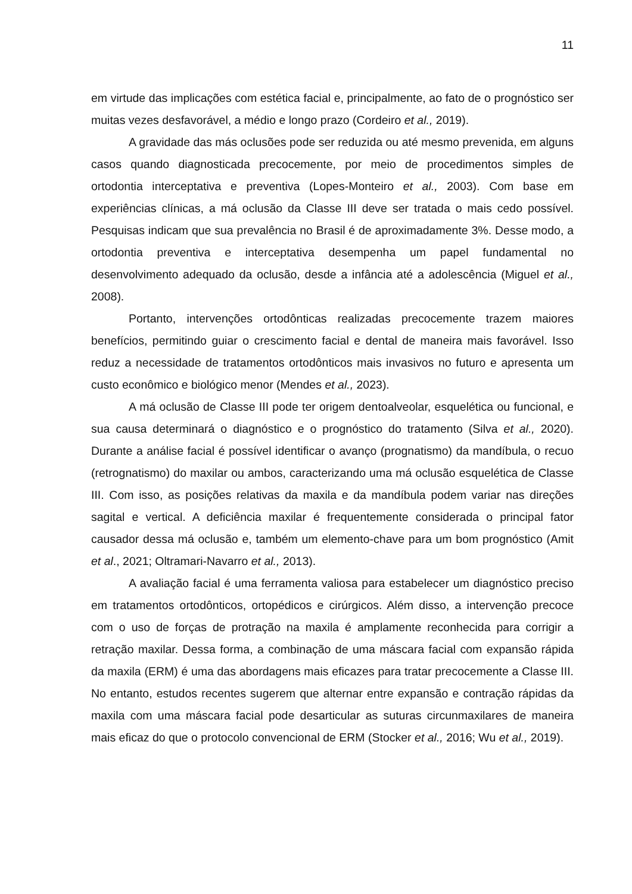11
em virtude das implicações com estética facial e, principalmente, ao fato de o prognóstico ser muitas vezes desfavorável, a médio e longo prazo (Cordeiro et al., 2019).
A gravidade das más oclusões pode ser reduzida ou até mesmo prevenida, em alguns casos quando diagnosticada precocemente, por meio de procedimentos simples de ortodontia interceptativa e preventiva (Lopes-Monteiro et al., 2003). Com base em experiências clínicas, a má oclusão da Classe III deve ser tratada o mais cedo possível. Pesquisas indicam que sua prevalência no Brasil é de aproximadamente 3%. Desse modo, a ortodontia preventiva e interceptativa desempenha um papel fundamental no desenvolvimento adequado da oclusão, desde a infância até a adolescência (Miguel et al., 2008).
Portanto, intervenções ortodônticas realizadas precocemente trazem maiores benefícios, permitindo guiar o crescimento facial e dental de maneira mais favorável. Isso reduz a necessidade de tratamentos ortodônticos mais invasivos no futuro e apresenta um custo econômico e biológico menor (Mendes et al., 2023).
A má oclusão de Classe III pode ter origem dentoalveolar, esquelética ou funcional, e sua causa determinará o diagnóstico e o prognóstico do tratamento (Silva et al., 2020). Durante a análise facial é possível identificar o avanço (prognatismo) da mandíbula, o recuo (retrognatismo) do maxilar ou ambos, caracterizando uma má oclusão esquelética de Classe III. Com isso, as posições relativas da maxila e da mandíbula podem variar nas direções sagital e vertical. A deficiência maxilar é frequentemente considerada o principal fator causador dessa má oclusão e, também um elemento-chave para um bom prognóstico (Amit et al., 2021; Oltramari-Navarro et al., 2013).
A avaliação facial é uma ferramenta valiosa para estabelecer um diagnóstico preciso em tratamentos ortodônticos, ortopédicos e cirúrgicos. Além disso, a intervenção precoce com o uso de forças de protração na maxila é amplamente reconhecida para corrigir a retração maxilar. Dessa forma, a combinação de uma máscara facial com expansão rápida da maxila (ERM) é uma das abordagens mais eficazes para tratar precocemente a Classe III. No entanto, estudos recentes sugerem que alternar entre expansão e contração rápidas da maxila com uma máscara facial pode desarticular as suturas circunmaxilares de maneira mais eficaz do que o protocolo convencional de ERM (Stocker et al., 2016; Wu et al., 2019).